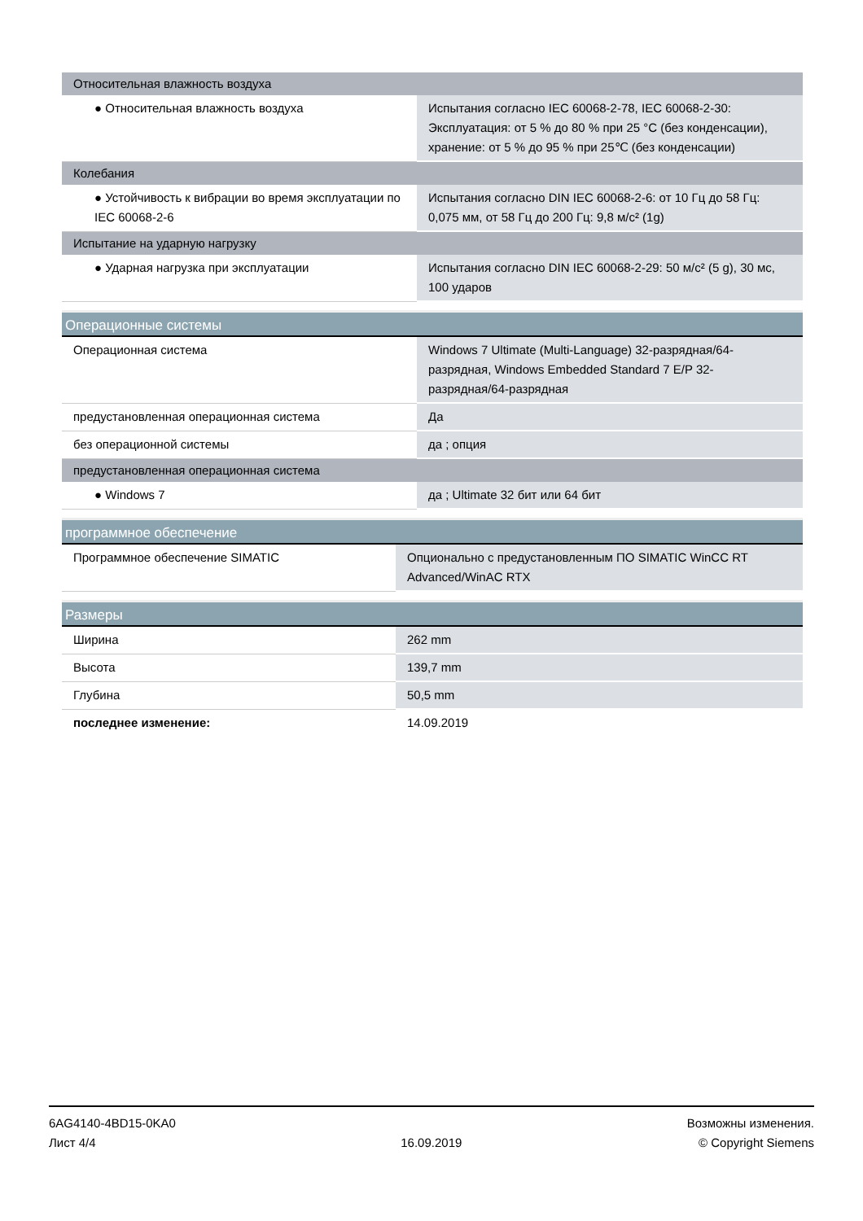| Относительная влажность воздуха | |
| ● Относительная влажность воздуха | Испытания согласно IEC 60068-2-78, IEC 60068-2-30: Эксплуатация: от 5 % до 80 % при 25 °C (без конденсации), хранение: от 5 % до 95 % при 25℃ (без конденсации) |
| Колебания | |
| ● Устойчивость к вибрации во время эксплуатации по IEC 60068-2-6 | Испытания согласно DIN IEC 60068-2-6: от 10 Гц до 58 Гц: 0,075 мм, от 58 Гц до 200 Гц: 9,8 м/с² (1g) |
| Испытание на ударную нагрузку | |
| ● Ударная нагрузка при эксплуатации | Испытания согласно DIN IEC 60068-2-29: 50 м/с² (5 g), 30 мс, 100 ударов |
| Операционные системы | |
| Операционная система | Windows 7 Ultimate (Multi-Language) 32-разрядная/64-разрядная, Windows Embedded Standard 7 E/P 32-разрядная/64-разрядная |
| предустановленная операционная система | Да |
| без операционной системы | да ; опция |
| предустановленная операционная система | |
| ● Windows 7 | да ; Ultimate 32 бит или 64 бит |
| программное обеспечение | |
| Программное обеспечение SIMATIC | Опционально с предустановленным ПО SIMATIC WinCC RT Advanced/WinAC RTX |
| Размеры | |
| Ширина | 262 mm |
| Высота | 139,7 mm |
| Глубина | 50,5 mm |
| последнее изменение: | 14.09.2019 |
6AG4140-4BD15-0KA0
Лист 4/4
16.09.2019
Возможны изменения.
© Copyright Siemens